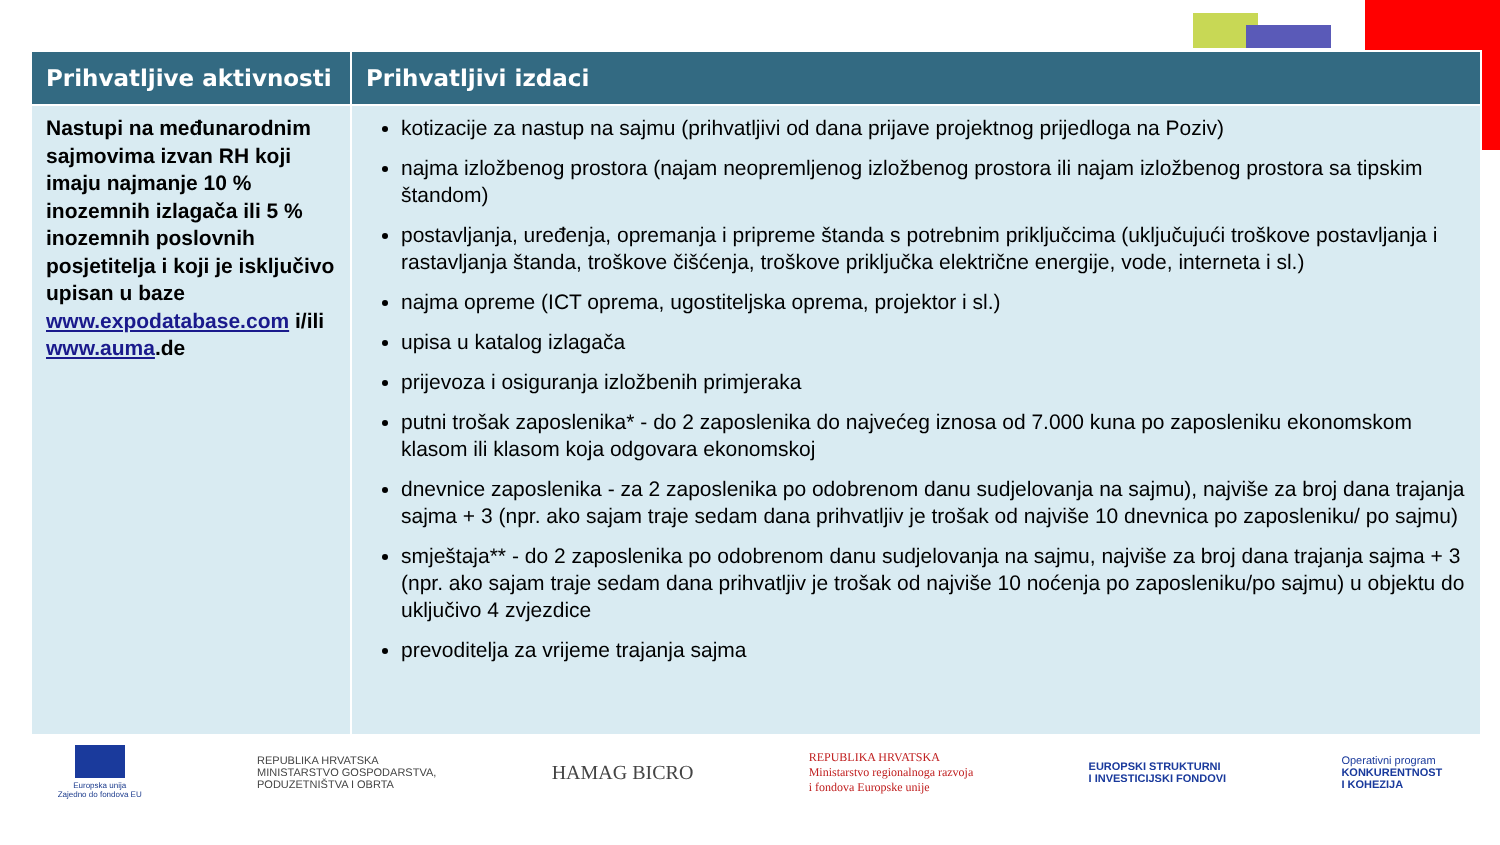| Prihvatljive aktivnosti | Prihvatljivi izdaci |
| --- | --- |
| Nastupi na međunarodnim sajmovima izvan RH koji imaju najmanje 10 % inozemnih izlagača ili 5 % inozemnih poslovnih posjetitelja i koji je isključivo upisan u baze www.expodatabase.com i/ili www.auma .de | kotizacije za nastup na sajmu (prihvatljivi od dana prijave projektnog prijedloga na Poziv) najma izložbenog prostora (najam neopremljenog izložbenog prostora ili najam izložbenog prostora sa tipskim štandom) postavljanja, uređenja, opremanja i pripreme štanda s potrebnim priključcima (uključujući troškove postavljanja i rastavljanja štanda, troškove čišćenja, troškove priključka električne energije, vode, interneta i sl.) najma opreme (ICT oprema, ugostiteljska oprema, projektor i sl.) upisa u katalog izlagača prijevoza i osiguranja izložbenih primjeraka putni trošak zaposlenika* - do 2 zaposlenika do najvećeg iznosa od 7.000 kuna po zaposleniku ekonomskom klasom ili klasom koja odgovara ekonomskoj dnevnice zaposlenika - za 2 zaposlenika po odobrenom danu sudjelovanja na sajmu), najviše za broj dana trajanja sajma + 3 (npr. ako sajam traje sedam dana prihvatljiv je trošak od najviše 10 dnevnica po zaposleniku/ po sajmu) smještaja** - do 2 zaposlenika po odobrenom danu sudjelovanja na sajmu, najviše za broj dana trajanja sajma + 3 (npr. ako sajam traje sedam dana prihvatljiv je trošak od najviše 10 noćenja po zaposleniku/po sajmu) u objektu do uključivo 4 zvjezdice prevoditelja za vrijeme trajanja sajma |
Europska unija
Zajedno do fondova EU
REPUBLIKA HRVATSKA
MINISTARSTVO GOSPODARSTVA,
PODUZETNIŠTVA I OBRTA
HAMAG BICRO
REPUBLIKA HRVATSKA
Ministarstvo regionalnoga razvoja
i fondova Europske unije
EUROPSKI STRUKTURNI
I INVESTICIJSKI FONDOVI
Operativni program
KONKURENTNOST
I KOHEZIJA